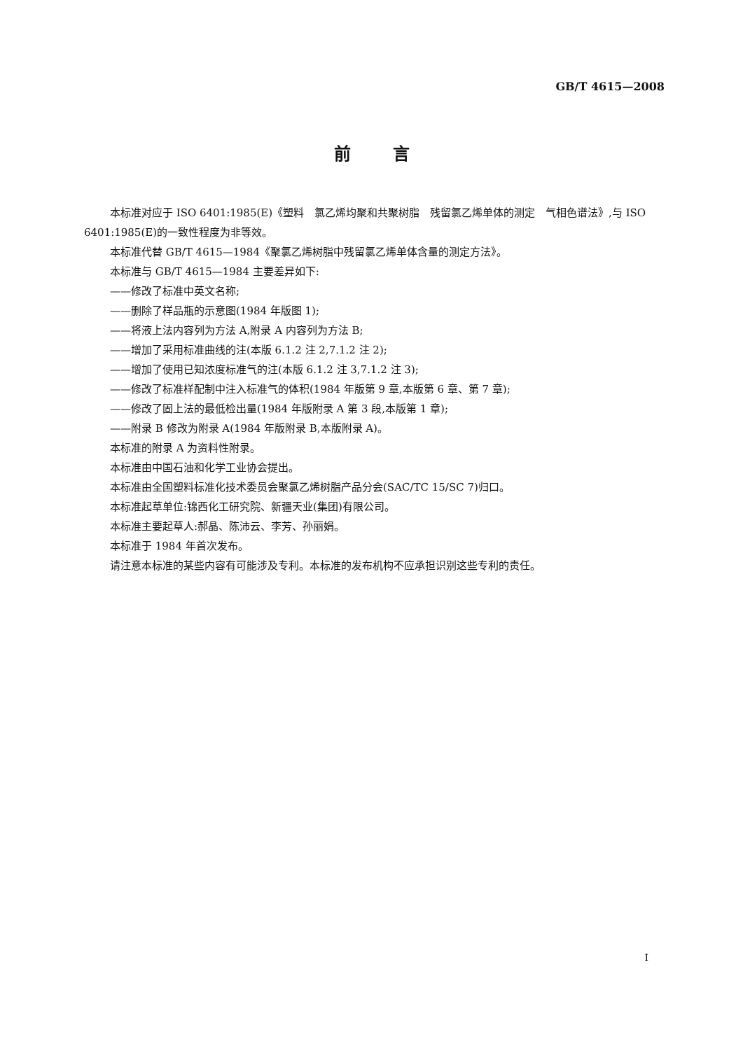GB/T 4615—2008
前言
本标准对应于 ISO 6401:1985(E)《塑料　氯乙烯均聚和共聚树脂　残留氯乙烯单体的测定　气相色谱法》,与 ISO 6401:1985(E)的一致性程度为非等效。
本标准代替 GB/T 4615—1984《聚氯乙烯树脂中残留氯乙烯单体含量的测定方法》。
本标准与 GB/T 4615—1984 主要差异如下:
——修改了标准中英文名称;
——删除了样品瓶的示意图(1984 年版图 1);
——将液上法内容列为方法 A,附录 A 内容列为方法 B;
——增加了采用标准曲线的注(本版 6.1.2 注 2,7.1.2 注 2);
——增加了使用已知浓度标准气的注(本版 6.1.2 注 3,7.1.2 注 3);
——修改了标准样配制中注入标准气的体积(1984 年版第 9 章,本版第 6 章、第 7 章);
——修改了固上法的最低检出量(1984 年版附录 A 第 3 段,本版第 1 章);
——附录 B 修改为附录 A(1984 年版附录 B,本版附录 A)。
本标准的附录 A 为资料性附录。
本标准由中国石油和化学工业协会提出。
本标准由全国塑料标准化技术委员会聚氯乙烯树脂产品分会(SAC/TC 15/SC 7)归口。
本标准起草单位:锦西化工研究院、新疆天业(集团)有限公司。
本标准主要起草人:郝晶、陈沛云、李芳、孙丽娟。
本标准于 1984 年首次发布。
请注意本标准的某些内容有可能涉及专利。本标准的发布机构不应承担识别这些专利的责任。
I